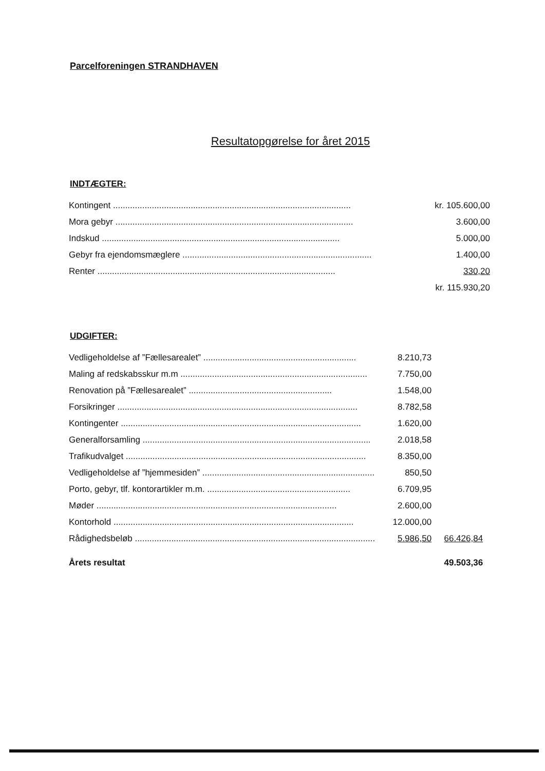Parcelforeningen STRANDHAVEN
Resultatopgørelse for året 2015
INDTÆGTER:
| Kontingent .................................................................................................. | kr. 105.600,00 |
| Mora gebyr .................................................................................................. | 3.600,00 |
| Indskud .................................................................................................. | 5.000,00 |
| Gebyr fra ejendomsmæglere .............................................................................. | 1.400,00 |
| Renter .................................................................................................. | 330,20 |
| | kr. 115.930,20 |
UDGIFTER:
| Vedligeholdelse af ”Fællesarealet” ............................................................... | 8.210,73 | |
| Maling af redskabsskur m.m ............................................................................. | 7.750,00 | |
| Renovation på ”Fællesarealet” ........................................................... | 1.548,00 | |
| Forsikringer ................................................................................................... | 8.782,58 | |
| Kontingenter ................................................................................................... | 1.620,00 | |
| Generalforsamling .............................................................................................. | 2.018,58 | |
| Trafikudvalget ................................................................................................... | 8.350,00 | |
| Vedligeholdelse af ”hjemmesiden” ....................................................................... | 850,50 | |
| Porto, gebyr, tlf. kontorartikler m.m. ........................................................... | 6.709,95 | |
| Møder ................................................................................................... | 2.600,00 | |
| Kontorhold ................................................................................................... | 12.000,00 | |
| Rådighedsbeløb ................................................................................................... | 5.986,50 | 66.426,84 |
| Årets resultat | | 49.503,36 |